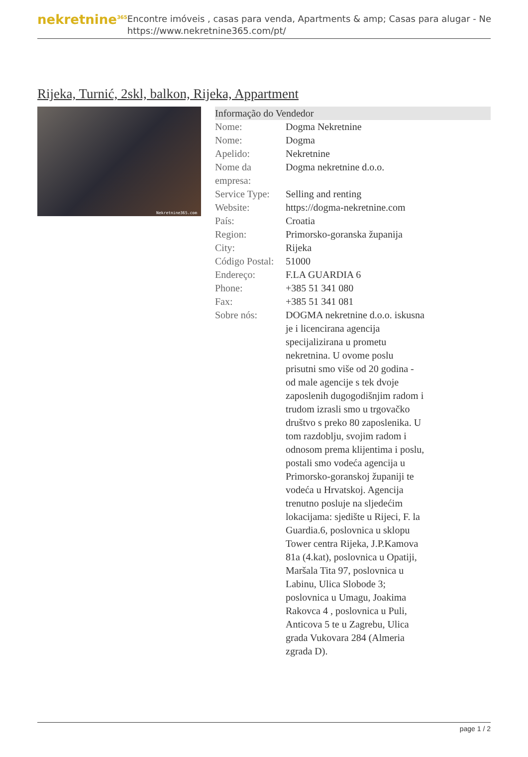nekretnine<sup>365</sup>
Encontre imóveis , casas para venda, Apartments & amp; Casas para alugar - Ne
https://www.nekretnine365.com/pt/
Rijeka, Turnić, 2skl, balkon, Rijeka, Appartment
Nekretnine365.com
| Informação do Vendedor | | |
| --- | --- | --- |
| Nome: | Dogma Nekretnine | |
| Nome: | Dogma | |
| Apelido: | Nekretnine | |
| Nome da empresa: | Dogma nekretnine d.o.o. | |
| Service Type: | Selling and renting | |
| Website: | https://dogma-nekretnine.com | |
| País: | Croatia | |
| Region: | Primorsko-goranska županija | |
| City: | Rijeka | |
| Código Postal: | 51000 | |
| Endereço: | F.LA GUARDIA 6 | |
| Phone: | +385 51 341 080 | |
| Fax: | +385 51 341 081 | |
| Sobre nós: | DOGMA nekretnine d.o.o. iskusna je i licencirana agencija specijalizirana u prometu nekretnina. U ovome poslu prisutni smo više od 20 godina - od male agencije s tek dvoje zaposlenih dugogodišnjim radom i trudom izrasli smo u trgovačko društvo s preko 80 zaposlenika. U tom razdoblju, svojim radom i odnosom prema klijentima i poslu, postali smo vodeća agencija u Primorsko-goranskoj županiji te vodeća u Hrvatskoj. Agencija trenutno posluje na sljedećim lokacijama: sjedište u Rijeci, F. la Guardia.6, poslovnica u sklopu Tower centra Rijeka, J.P.Kamova 81a (4.kat), poslovnica u Opatiji, Maršala Tita 97, poslovnica u Labinu, Ulica Slobode 3; poslovnica u Umagu, Joakima Rakovca 4 , poslovnica u Puli, Anticova 5 te u Zagrebu, Ulica grada Vukovara 284 (Almeria zgrada D). | |
page 1 / 2